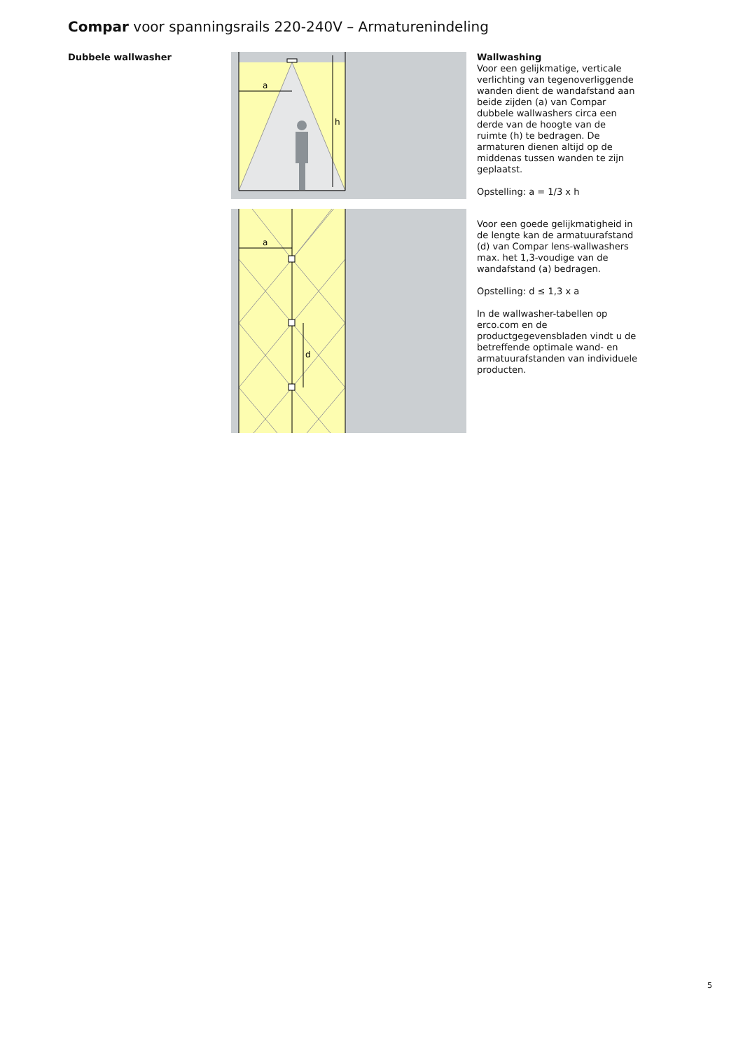Compar voor spanningsrails 220-240V – Armaturenindeling
Dubbele wallwasher
a
h
a
d
Wallwashing
Voor een gelijkmatige, verticale verlichting van tegenoverliggende wanden dient de wandafstand aan beide zijden (a) van Compar dubbele wallwashers circa een derde van de hoogte van de ruimte (h) te bedragen. De armaturen dienen altijd op de middenas tussen wanden te zijn geplaatst.
Opstelling: a = 1/3 x h
Voor een goede gelijkmatigheid in de lengte kan de armatuurafstand (d) van Compar lens-wallwashers max. het 1,3-voudige van de wandafstand (a) bedragen.
Opstelling: d ≤ 1,3 x a
In de wallwasher-tabellen op erco.com en de productgegevensbladen vindt u de betreffende optimale wand- en armatuurafstanden van individuele producten.
5